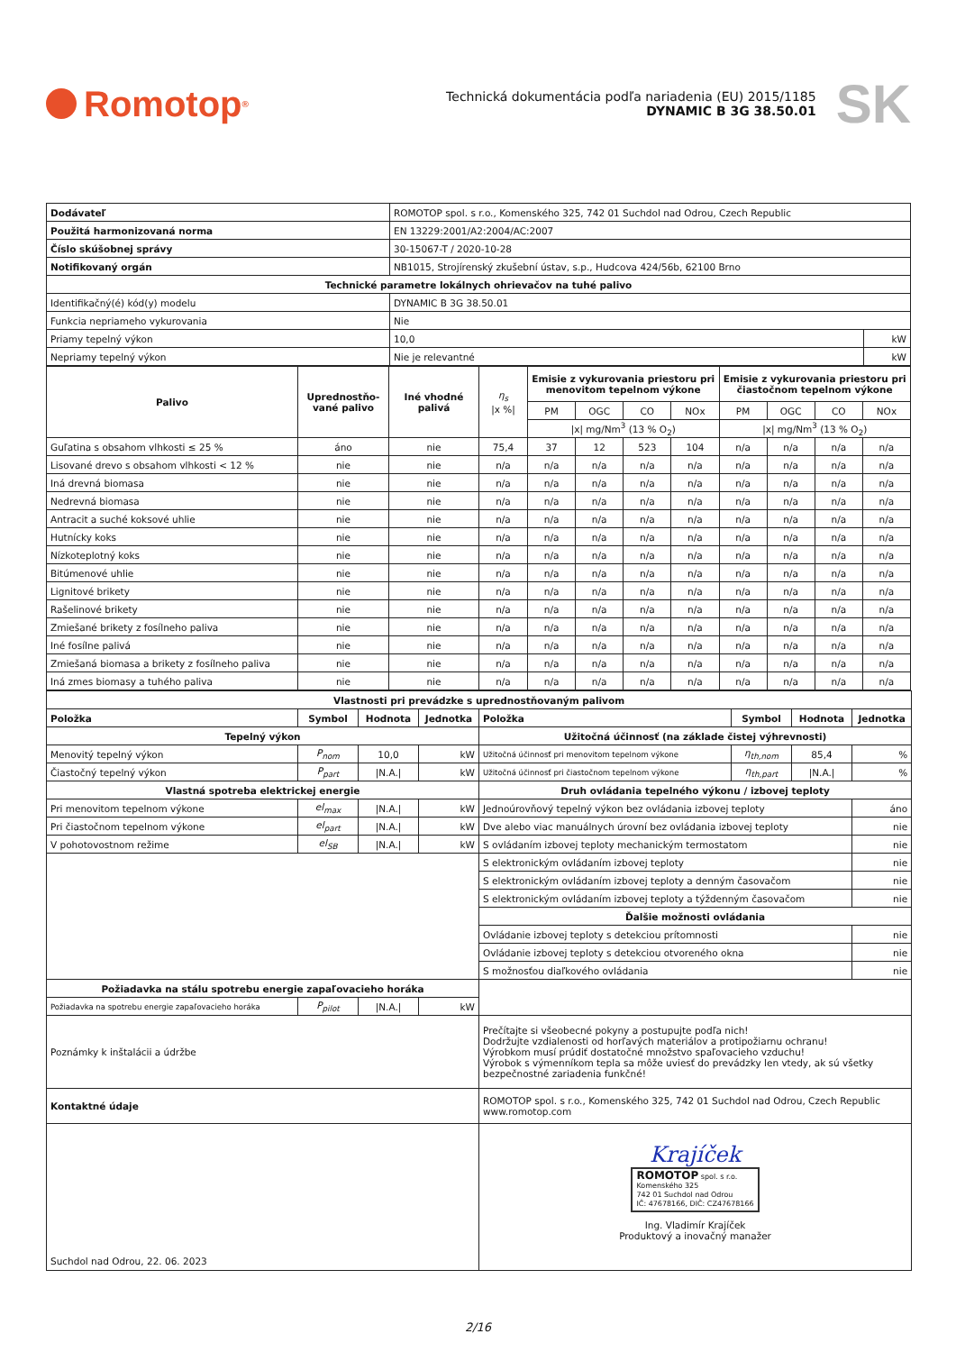Romotop<sup>®</sup>
Technická dokumentácia podľa nariadenia (EU) 2015/1185
DYNAMIC B 3G 38.50.01
SK
| Dodávateľ | ROMOTOP spol. s r.o., Komenského 325, 742 01 Suchdol nad Odrou, Czech Republic | |
| Použitá harmonizovaná norma | EN 13229:2001/A2:2004/AC:2007 | |
| Číslo skúšobnej správy | 30-15067-T / 2020-10-28 | |
| Notifikovaný orgán | NB1015, Strojírenský zkušební ústav, s.p., Hudcova 424/56b, 62100 Brno | |
| Technické parametre lokálnych ohrievačov na tuhé palivo | | |
| Identifikačný(é) kód(y) modelu | DYNAMIC B 3G 38.50.01 | |
| Funkcia nepriameho vykurovania | Nie | |
| Priamy tepelný výkon | 10,0 | kW |
| Nepriamy tepelný výkon | Nie je relevantné | kW |
| Palivo | Uprednostňo- vané palivo | Iné vhodné palivá | η<sub>s</sub> /x %/ | Emisie z vykurovania priestoru pri menovitom tepelnom výkone | | | | Emisie z vykurovania priestoru pri čiastočnom tepelnom výkone | | | |
| | | | | PM | OGC | CO | NOx | PM | OGC | CO | NOx |
| | | | | /x/ mg/Nm<sup>3</sup> (13 % O<sub>2</sub>) | | | | /x/ mg/Nm<sup>3</sup> (13 % O<sub>2</sub>) | | | |
| Guľatina s obsahom vlhkosti ≤ 25 % | áno | nie | 75,4 | 37 | 12 | 523 | 104 | n/a | n/a | n/a | n/a |
| Lisované drevo s obsahom vlhkosti < 12 % | nie | nie | n/a | n/a | n/a | n/a | n/a | n/a | n/a | n/a | n/a |
| Iná drevná biomasa | nie | nie | n/a | n/a | n/a | n/a | n/a | n/a | n/a | n/a | n/a |
| Nedrevná biomasa | nie | nie | n/a | n/a | n/a | n/a | n/a | n/a | n/a | n/a | n/a |
| Antracit a suché koksové uhlie | nie | nie | n/a | n/a | n/a | n/a | n/a | n/a | n/a | n/a | n/a |
| Hutnícky koks | nie | nie | n/a | n/a | n/a | n/a | n/a | n/a | n/a | n/a | n/a |
| Nízkoteplotný koks | nie | nie | n/a | n/a | n/a | n/a | n/a | n/a | n/a | n/a | n/a |
| Bitúmenové uhlie | nie | nie | n/a | n/a | n/a | n/a | n/a | n/a | n/a | n/a | n/a |
| Lignitové brikety | nie | nie | n/a | n/a | n/a | n/a | n/a | n/a | n/a | n/a | n/a |
| Rašelinové brikety | nie | nie | n/a | n/a | n/a | n/a | n/a | n/a | n/a | n/a | n/a |
| Zmiešané brikety z fosílneho paliva | nie | nie | n/a | n/a | n/a | n/a | n/a | n/a | n/a | n/a | n/a |
| Iné fosílne palivá | nie | nie | n/a | n/a | n/a | n/a | n/a | n/a | n/a | n/a | n/a |
| Zmiešaná biomasa a brikety z fosílneho paliva | nie | nie | n/a | n/a | n/a | n/a | n/a | n/a | n/a | n/a | n/a |
| Iná zmes biomasy a tuhého paliva | nie | nie | n/a | n/a | n/a | n/a | n/a | n/a | n/a | n/a | n/a |
| Vlastnosti pri prevádzke s uprednostňovaným palivom | | | | | | | |
| Položka | Symbol | Hodnota | Jednotka | Položka | Symbol | Hodnota | Jednotka |
| Tepelný výkon | | | | Užitočná účinnosť (na základe čistej výhrevnosti) | | | |
| Menovitý tepelný výkon | P<sub>nom</sub> | 10,0 | kW | Užitočná účinnosť pri menovitom tepelnom výkone | η<sub>th,nom</sub> | 85,4 | % |
| Čiastočný tepelný výkon | P<sub>part</sub> | /N.A./ | kW | Užitočná účinnosť pri čiastočnom tepelnom výkone | η<sub>th,part</sub> | /N.A./ | % |
| Vlastná spotreba elektrickej energie | | | | Druh ovládania tepelného výkonu / izbovej teploty | | | |
| Pri menovitom tepelnom výkone | el<sub>max</sub> | /N.A./ | kW | Jednoúrovňový tepelný výkon bez ovládania izbovej teploty | | | áno |
| Pri čiastočnom tepelnom výkone | el<sub>part</sub> | /N.A./ | kW | Dve alebo viac manuálnych úrovní bez ovládania izbovej teploty | | | nie |
| V pohotovostnom režime | el<sub>SB</sub> | /N.A./ | kW | S ovládaním izbovej teploty mechanickým termostatom | | | nie |
| | | | | S elektronickým ovládaním izbovej teploty | | | nie |
| | | | | S elektronickým ovládaním izbovej teploty a denným časovačom | | | nie |
| | | | | S elektronickým ovládaním izbovej teploty a týždenným časovačom | | | nie |
| | | | | Ďalšie možnosti ovládania | | | |
| | | | | Ovládanie izbovej teploty s detekciou prítomnosti | | | nie |
| | | | | Ovládanie izbovej teploty s detekciou otvoreného okna | | | nie |
| | | | | S možnosťou diaľkového ovládania | | | nie |
| Požiadavka na stálu spotrebu energie zapaľovacieho horáka | | | | | | | |
| Požiadavka na spotrebu energie zapaľovacieho horáka | P<sub>pilot</sub> | /N.A./ | kW | | | | |
| Poznámky k inštalácii a údržbe | | | | Prečítajte si všeobecné pokyny a postupujte podľa nich! Dodržujte vzdialenosti od horľavých materiálov a protipožiarnu ochranu! Výrobkom musí prúdiť dostatočné množstvo spaľovacieho vzduchu! Výrobok s výmenníkom tepla sa môže uviesť do prevádzky len vtedy, ak sú všetky bezpečnostné zariadenia funkčné! | | | |
| Kontaktné údaje | | | | ROMOTOP spol. s r.o., Komenského 325, 742 01 Suchdol nad Odrou, Czech Republic www.romotop.com | | | |
| Suchdol nad Odrou, 22. 06. 2023 | | | | Krajíček ROMOTOP spol. s r.o. Komenského 325 742 01 Suchdol nad Odrou IČ: 47678166, DIČ: CZ47678166 Ing. Vladimír Krajíček Produktový a inovačný manažer | | | |
2/16